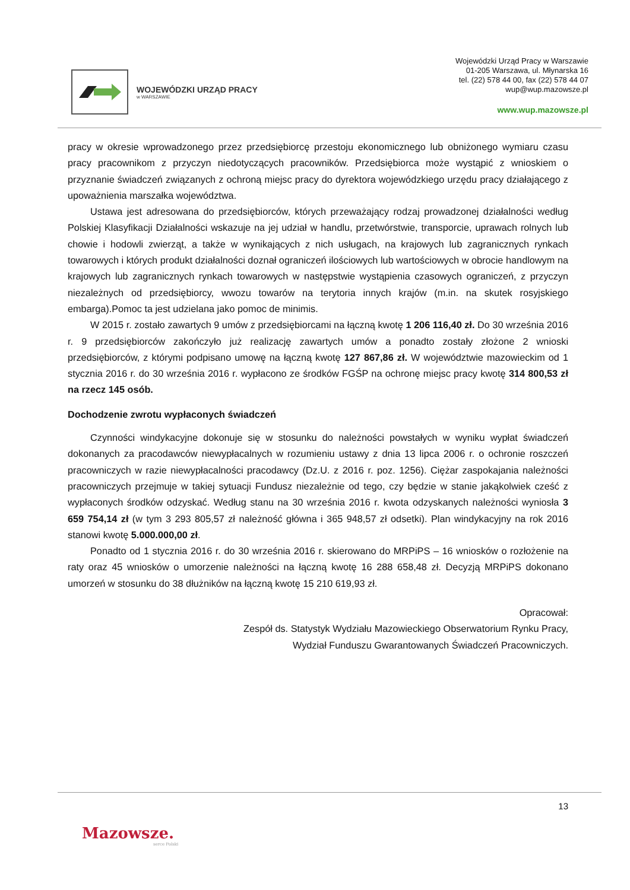WOJEWÓDZKI URZĄD PRACY
w WARSZAWIE
Wojewódzki Urząd Pracy w Warszawie
01-205 Warszawa, ul. Młynarska 16
tel. (22) 578 44 00, fax (22) 578 44 07
wup@wup.mazowsze.pl
www.wup.mazowsze.pl
pracy w okresie wprowadzonego przez przedsiębiorcę przestoju ekonomicznego lub obniżonego wymiaru czasu pracy pracownikom z przyczyn niedotyczących pracowników. Przedsiębiorca może wystąpić z wnioskiem o przyznanie świadczeń związanych z ochroną miejsc pracy do dyrektora wojewódzkiego urzędu pracy działającego z upoważnienia marszałka województwa.
Ustawa jest adresowana do przedsiębiorców, których przeważający rodzaj prowadzonej działalności według Polskiej Klasyfikacji Działalności wskazuje na jej udział w handlu, przetwórstwie, transporcie, uprawach rolnych lub chowie i hodowli zwierząt, a także w wynikających z nich usługach, na krajowych lub zagranicznych rynkach towarowych i których produkt działalności doznał ograniczeń ilościowych lub wartościowych w obrocie handlowym na krajowych lub zagranicznych rynkach towarowych w następstwie wystąpienia czasowych ograniczeń, z przyczyn niezależnych od przedsiębiorcy, wwozu towarów na terytoria innych krajów (m.in. na skutek rosyjskiego embarga).Pomoc ta jest udzielana jako pomoc de minimis.
W 2015 r. zostało zawartych 9 umów z przedsiębiorcami na łączną kwotę 1 206 116,40 zł. Do 30 września 2016 r. 9 przedsiębiorców zakończyło już realizację zawartych umów a ponadto zostały złożone 2 wnioski przedsiębiorców, z którymi podpisano umowę na łączną kwotę 127 867,86 zł. W województwie mazowieckim od 1 stycznia 2016 r. do 30 września 2016 r. wypłacono ze środków FGŚP na ochronę miejsc pracy kwotę 314 800,53 zł na rzecz 145 osób.
Dochodzenie zwrotu wypłaconych świadczeń
Czynności windykacyjne dokonuje się w stosunku do należności powstałych w wyniku wypłat świadczeń dokonanych za pracodawców niewypłacalnych w rozumieniu ustawy z dnia 13 lipca 2006 r. o ochronie roszczeń pracowniczych w razie niewypłacalności pracodawcy (Dz.U. z 2016 r. poz. 1256). Ciężar zaspokajania należności pracowniczych przejmuje w takiej sytuacji Fundusz niezależnie od tego, czy będzie w stanie jakąkolwiek cześć z wypłaconych środków odzyskać. Według stanu na 30 września 2016 r. kwota odzyskanych należności wyniosła 3 659 754,14 zł (w tym 3 293 805,57 zł należność główna i 365 948,57 zł odsetki). Plan windykacyjny na rok 2016 stanowi kwotę 5.000.000,00 zł.
Ponadto od 1 stycznia 2016 r. do 30 września 2016 r. skierowano do MRPiPS – 16 wniosków o rozłożenie na raty oraz 45 wniosków o umorzenie należności na łączną kwotę 16 288 658,48 zł. Decyzją MRPiPS dokonano umorzeń w stosunku do 38 dłużników na łączną kwotę 15 210 619,93 zł.
Opracował:
Zespół ds. Statystyk Wydziału Mazowieckiego Obserwatorium Rynku Pracy,
Wydział Funduszu Gwarantowanych Świadczeń Pracowniczych.
13
Mazowsze.
serce Polski